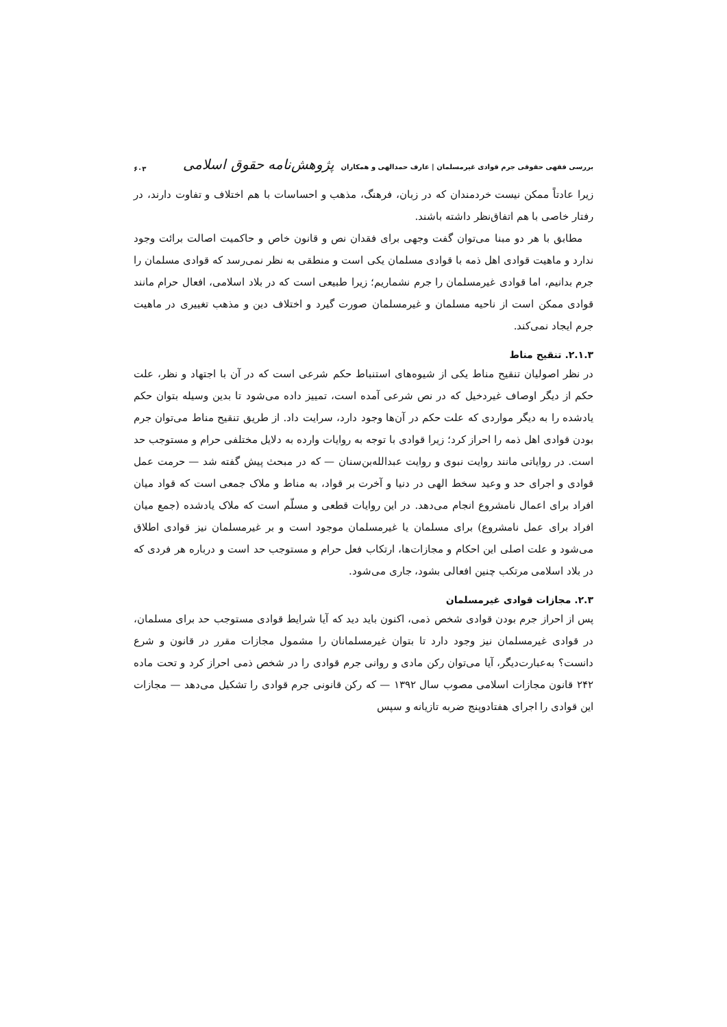بررسی فقهی حقوقی جرم قوادی غیرمسلمان | عارف حمدالهی و همکاران پژوهش‌نامه حقوق اسلامی ۶۰۳
زیرا عادتاً ممکن نیست خردمندان که در زبان، فرهنگ، مذهب و احساسات با هم اختلاف و تفاوت دارند، در رفتار خاصی با هم اتفاق‌نظر داشته باشند.
مطابق با هر دو مبنا می‌توان گفت وجهی برای فقدان نص و قانون خاص و حاکمیت اصالت برائت وجود ندارد و ماهیت قوادی اهل ذمه با قوادی مسلمان یکی است و منطقی به نظر نمی‌رسد که قوادی مسلمان را جرم بدانیم، اما قوادی غیرمسلمان را جرم نشماریم؛ زیرا طبیعی است که در بلاد اسلامی، افعال حرام مانند قوادی ممکن است از ناحیه مسلمان و غیرمسلمان صورت گیرد و اختلاف دین و مذهب تغییری در ماهیت جرم ایجاد نمی‌کند.
۲.۱.۳. تنقیح مناط
در نظر اصولیان تنقیح مناط یکی از شیوه‌های استنباط حکم شرعی است که در آن با اجتهاد و نظر، علت حکم از دیگر اوصاف غیردخیل که در نص شرعی آمده است، تمییز داده می‌شود تا بدین وسیله بتوان حکم یادشده را به دیگر مواردی که علت حکم در آن‌ها وجود دارد، سرایت داد. از طریق تنقیح مناط می‌توان جرم بودن قوادی اهل ذمه را احراز کرد؛ زیرا قوادی با توجه به روایات وارده به دلایل مختلفی حرام و مستوجب حد است. در روایاتی مانند روایت نبوی و روایت عبدالله‌بن‌سنان — که در مبحث پیش گفته شد — حرمت عمل قوادی و اجرای حد و وعید سخط الهی در دنیا و آخرت بر قواد، به مناط و ملاک جمعی است که قواد میان افراد برای اعمال نامشروع انجام می‌دهد. در این روایات قطعی و مسلّم است که ملاک یادشده (جمع میان افراد برای عمل نامشروع) برای مسلمان یا غیرمسلمان موجود است و بر غیرمسلمان نیز قوادی اطلاق می‌شود و علت اصلی این احکام و مجازات‌ها، ارتکاب فعل حرام و مستوجب حد است و درباره هر فردی که در بلاد اسلامی مرتکب چنین افعالی بشود، جاری می‌شود.
۲.۳. مجازات قوادی غیرمسلمان
پس از احراز جرم بودن قوادی شخص ذمی، اکنون باید دید که آیا شرایط قوادی مستوجب حد برای مسلمان، در قوادی غیرمسلمان نیز وجود دارد تا بتوان غیرمسلمانان را مشمول مجازات مقرر در قانون و شرع دانست؟ به‌عبارت‌دیگر، آیا می‌توان رکن مادی و روانی جرم قوادی را در شخص ذمی احراز کرد و تحت ماده ۲۴۲ قانون مجازات اسلامی مصوب سال ۱۳۹۲ — که رکن قانونی جرم قوادی را تشکیل می‌دهد — مجازات این قوادی را اجرای هفتادوپنج ضربه تازیانه و سپس